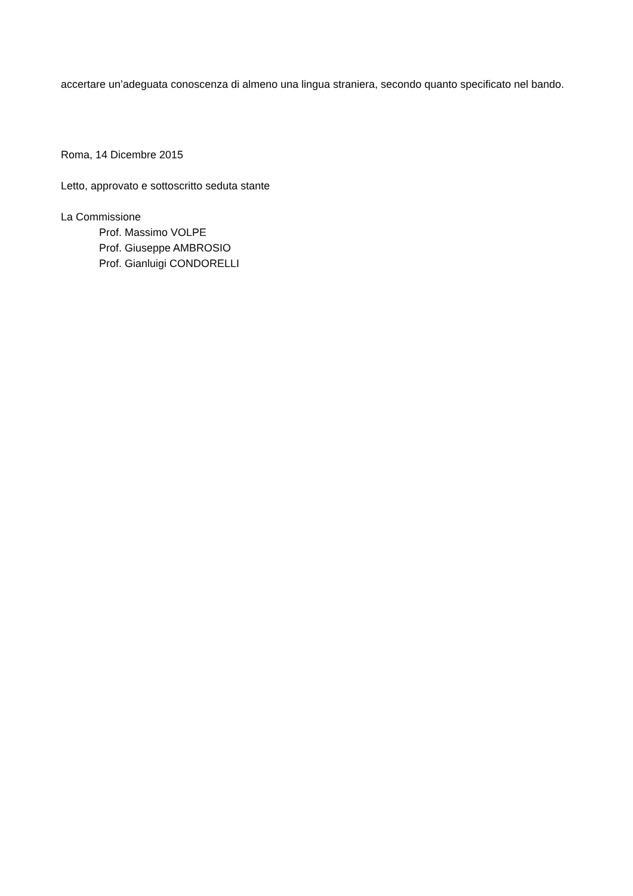accertare un’adeguata conoscenza di almeno una lingua straniera, secondo quanto specificato nel bando.
Roma, 14 Dicembre 2015
Letto, approvato e sottoscritto seduta stante
La Commissione
Prof. Massimo VOLPE
Prof. Giuseppe AMBROSIO
Prof. Gianluigi CONDORELLI